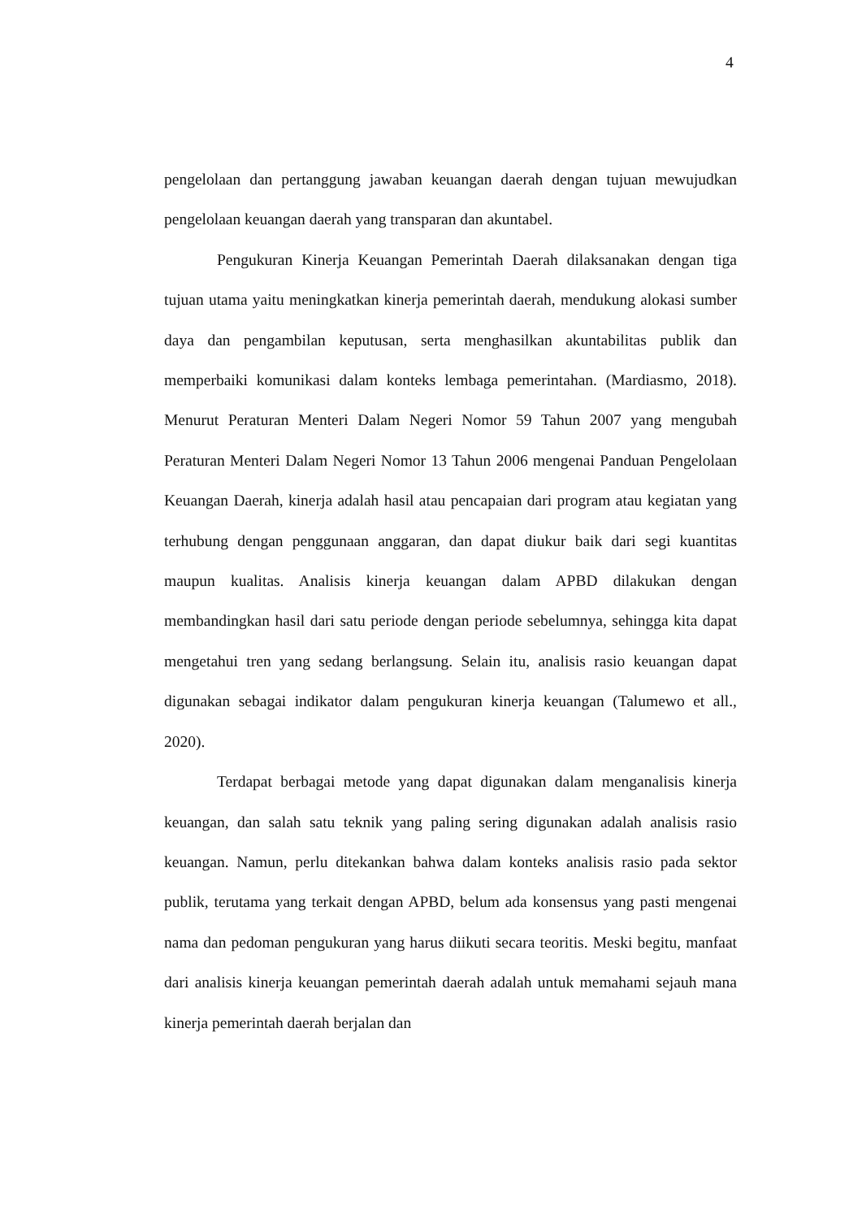4
pengelolaan dan pertanggung jawaban keuangan daerah dengan tujuan mewujudkan pengelolaan keuangan daerah yang transparan dan akuntabel.
Pengukuran Kinerja Keuangan Pemerintah Daerah dilaksanakan dengan tiga tujuan utama yaitu meningkatkan kinerja pemerintah daerah, mendukung alokasi sumber daya dan pengambilan keputusan, serta menghasilkan akuntabilitas publik dan memperbaiki komunikasi dalam konteks lembaga pemerintahan. (Mardiasmo, 2018). Menurut Peraturan Menteri Dalam Negeri Nomor 59 Tahun 2007 yang mengubah Peraturan Menteri Dalam Negeri Nomor 13 Tahun 2006 mengenai Panduan Pengelolaan Keuangan Daerah, kinerja adalah hasil atau pencapaian dari program atau kegiatan yang terhubung dengan penggunaan anggaran, dan dapat diukur baik dari segi kuantitas maupun kualitas. Analisis kinerja keuangan dalam APBD dilakukan dengan membandingkan hasil dari satu periode dengan periode sebelumnya, sehingga kita dapat mengetahui tren yang sedang berlangsung. Selain itu, analisis rasio keuangan dapat digunakan sebagai indikator dalam pengukuran kinerja keuangan (Talumewo et all., 2020).
Terdapat berbagai metode yang dapat digunakan dalam menganalisis kinerja keuangan, dan salah satu teknik yang paling sering digunakan adalah analisis rasio keuangan. Namun, perlu ditekankan bahwa dalam konteks analisis rasio pada sektor publik, terutama yang terkait dengan APBD, belum ada konsensus yang pasti mengenai nama dan pedoman pengukuran yang harus diikuti secara teoritis. Meski begitu, manfaat dari analisis kinerja keuangan pemerintah daerah adalah untuk memahami sejauh mana kinerja pemerintah daerah berjalan dan